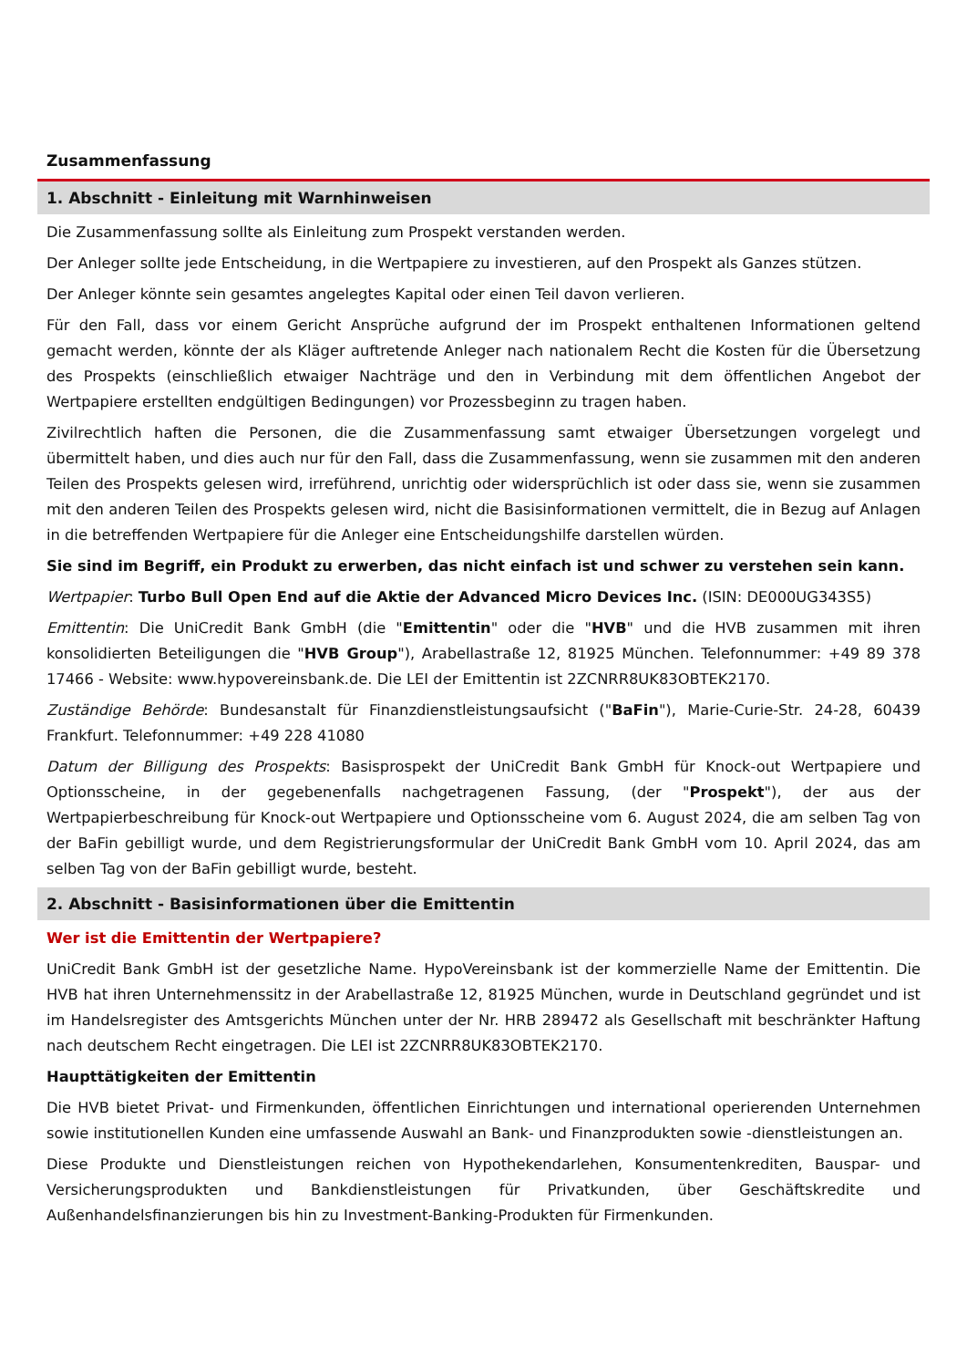Zusammenfassung
1. Abschnitt - Einleitung mit Warnhinweisen
Die Zusammenfassung sollte als Einleitung zum Prospekt verstanden werden.
Der Anleger sollte jede Entscheidung, in die Wertpapiere zu investieren, auf den Prospekt als Ganzes stützen.
Der Anleger könnte sein gesamtes angelegtes Kapital oder einen Teil davon verlieren.
Für den Fall, dass vor einem Gericht Ansprüche aufgrund der im Prospekt enthaltenen Informationen geltend gemacht werden, könnte der als Kläger auftretende Anleger nach nationalem Recht die Kosten für die Übersetzung des Prospekts (einschließlich etwaiger Nachträge und den in Verbindung mit dem öffentlichen Angebot der Wertpapiere erstellten endgültigen Bedingungen) vor Prozessbeginn zu tragen haben.
Zivilrechtlich haften die Personen, die die Zusammenfassung samt etwaiger Übersetzungen vorgelegt und übermittelt haben, und dies auch nur für den Fall, dass die Zusammenfassung, wenn sie zusammen mit den anderen Teilen des Prospekts gelesen wird, irreführend, unrichtig oder widersprüchlich ist oder dass sie, wenn sie zusammen mit den anderen Teilen des Prospekts gelesen wird, nicht die Basisinformationen vermittelt, die in Bezug auf Anlagen in die betreffenden Wertpapiere für die Anleger eine Entscheidungshilfe darstellen würden.
Sie sind im Begriff, ein Produkt zu erwerben, das nicht einfach ist und schwer zu verstehen sein kann.
Wertpapier: Turbo Bull Open End auf die Aktie der Advanced Micro Devices Inc. (ISIN: DE000UG343S5)
Emittentin: Die UniCredit Bank GmbH (die "Emittentin" oder die "HVB" und die HVB zusammen mit ihren konsolidierten Beteiligungen die "HVB Group"), Arabellastraße 12, 81925 München. Telefonnummer: +49 89 378 17466 - Website: www.hypovereinsbank.de. Die LEI der Emittentin ist 2ZCNRR8UK83OBTEK2170.
Zuständige Behörde: Bundesanstalt für Finanzdienstleistungsaufsicht ("BaFin"), Marie-Curie-Str. 24-28, 60439 Frankfurt. Telefonnummer: +49 228 41080
Datum der Billigung des Prospekts: Basisprospekt der UniCredit Bank GmbH für Knock-out Wertpapiere und Optionsscheine, in der gegebenenfalls nachgetragenen Fassung, (der "Prospekt"), der aus der Wertpapierbeschreibung für Knock-out Wertpapiere und Optionsscheine vom 6. August 2024, die am selben Tag von der BaFin gebilligt wurde, und dem Registrierungsformular der UniCredit Bank GmbH vom 10. April 2024, das am selben Tag von der BaFin gebilligt wurde, besteht.
2. Abschnitt - Basisinformationen über die Emittentin
Wer ist die Emittentin der Wertpapiere?
UniCredit Bank GmbH ist der gesetzliche Name. HypoVereinsbank ist der kommerzielle Name der Emittentin. Die HVB hat ihren Unternehmenssitz in der Arabellastraße 12, 81925 München, wurde in Deutschland gegründet und ist im Handelsregister des Amtsgerichts München unter der Nr. HRB 289472 als Gesellschaft mit beschränkter Haftung nach deutschem Recht eingetragen. Die LEI ist 2ZCNRR8UK83OBTEK2170.
Haupttätigkeiten der Emittentin
Die HVB bietet Privat- und Firmenkunden, öffentlichen Einrichtungen und international operierenden Unternehmen sowie institutionellen Kunden eine umfassende Auswahl an Bank- und Finanzprodukten sowie -dienstleistungen an.
Diese Produkte und Dienstleistungen reichen von Hypothekendarlehen, Konsumentenkrediten, Bauspar- und Versicherungsprodukten und Bankdienstleistungen für Privatkunden, über Geschäftskredite und Außenhandelsfinanzierungen bis hin zu Investment-Banking-Produkten für Firmenkunden.